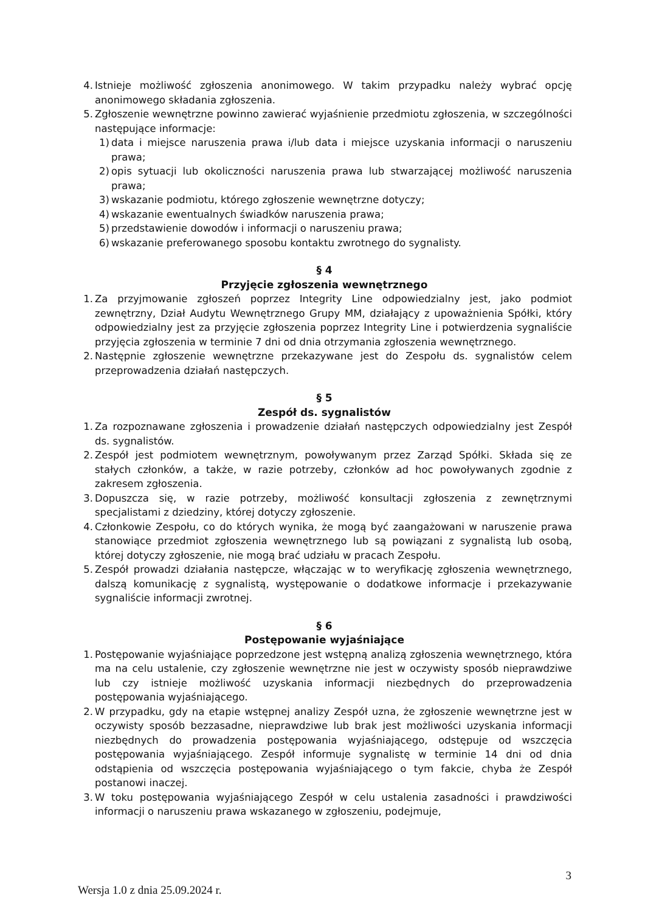4. Istnieje możliwość zgłoszenia anonimowego. W takim przypadku należy wybrać opcję anonimowego składania zgłoszenia.
5. Zgłoszenie wewnętrzne powinno zawierać wyjaśnienie przedmiotu zgłoszenia, w szczególności następujące informacje:
1) data i miejsce naruszenia prawa i/lub data i miejsce uzyskania informacji o naruszeniu prawa;
2) opis sytuacji lub okoliczności naruszenia prawa lub stwarzającej możliwość naruszenia prawa;
3) wskazanie podmiotu, którego zgłoszenie wewnętrzne dotyczy;
4) wskazanie ewentualnych świadków naruszenia prawa;
5) przedstawienie dowodów i informacji o naruszeniu prawa;
6) wskazanie preferowanego sposobu kontaktu zwrotnego do sygnalisty.
§ 4
Przyjęcie zgłoszenia wewnętrznego
1. Za przyjmowanie zgłoszeń poprzez Integrity Line odpowiedzialny jest, jako podmiot zewnętrzny, Dział Audytu Wewnętrznego Grupy MM, działający z upoważnienia Spółki, który odpowiedzialny jest za przyjęcie zgłoszenia poprzez Integrity Line i potwierdzenia sygnaliście przyjęcia zgłoszenia w terminie 7 dni od dnia otrzymania zgłoszenia wewnętrznego.
2. Następnie zgłoszenie wewnętrzne przekazywane jest do Zespołu ds. sygnalistów celem przeprowadzenia działań następczych.
§ 5
Zespół ds. sygnalistów
1. Za rozpoznawane zgłoszenia i prowadzenie działań następczych odpowiedzialny jest Zespół ds. sygnalistów.
2. Zespół jest podmiotem wewnętrznym, powoływanym przez Zarząd Spółki. Składa się ze stałych członków, a także, w razie potrzeby, członków ad hoc powoływanych zgodnie z zakresem zgłoszenia.
3. Dopuszcza się, w razie potrzeby, możliwość konsultacji zgłoszenia z zewnętrznymi specjalistami z dziedziny, której dotyczy zgłoszenie.
4. Członkowie Zespołu, co do których wynika, że mogą być zaangażowani w naruszenie prawa stanowiące przedmiot zgłoszenia wewnętrznego lub są powiązani z sygnalistą lub osobą, której dotyczy zgłoszenie, nie mogą brać udziału w pracach Zespołu.
5. Zespół prowadzi działania następcze, włączając w to weryfikację zgłoszenia wewnętrznego, dalszą komunikację z sygnalistą, występowanie o dodatkowe informacje i przekazywanie sygnaliście informacji zwrotnej.
§ 6
Postępowanie wyjaśniające
1. Postępowanie wyjaśniające poprzedzone jest wstępną analizą zgłoszenia wewnętrznego, która ma na celu ustalenie, czy zgłoszenie wewnętrzne nie jest w oczywisty sposób nieprawdziwe lub czy istnieje możliwość uzyskania informacji niezbędnych do przeprowadzenia postępowania wyjaśniającego.
2. W przypadku, gdy na etapie wstępnej analizy Zespół uzna, że zgłoszenie wewnętrzne jest w oczywisty sposób bezzasadne, nieprawdziwe lub brak jest możliwości uzyskania informacji niezbędnych do prowadzenia postępowania wyjaśniającego, odstępuje od wszczęcia postępowania wyjaśniającego. Zespół informuje sygnalistę w terminie 14 dni od dnia odstąpienia od wszczęcia postępowania wyjaśniającego o tym fakcie, chyba że Zespół postanowi inaczej.
3. W toku postępowania wyjaśniającego Zespół w celu ustalenia zasadności i prawdziwości informacji o naruszeniu prawa wskazanego w zgłoszeniu, podejmuje,
3
Wersja 1.0 z dnia 25.09.2024 r.